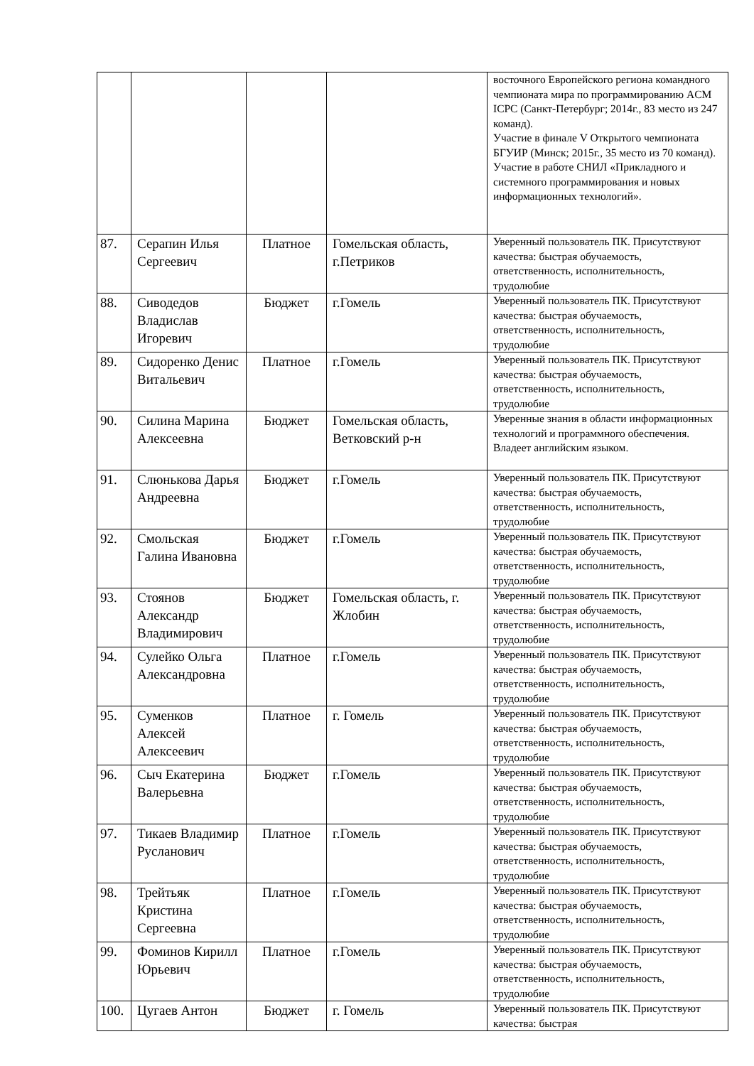| | | | | восточного Европейского региона командного чемпионата мира по программированию ACM ICPC (Санкт-Петербург; 2014г., 83 место из 247 команд). Участие в финале V Открытого чемпионата БГУИР (Минск; 2015г., 35 место из 70 команд). Участие в работе СНИЛ «Прикладного и системного программирования и новых информационных технологий». |
| 87. | Серапин Илья Сергеевич | Платное | Гомельская область, г.Петриков | Уверенный пользователь ПК. Присутствуют качества: быстрая обучаемость, ответственность, исполнительность, трудолюбие |
| 88. | Сиводедов Владислав Игоревич | Бюджет | г.Гомель | Уверенный пользователь ПК. Присутствуют качества: быстрая обучаемость, ответственность, исполнительность, трудолюбие |
| 89. | Сидоренко Денис Витальевич | Платное | г.Гомель | Уверенный пользователь ПК. Присутствуют качества: быстрая обучаемость, ответственность, исполнительность, трудолюбие |
| 90. | Силина Марина Алексеевна | Бюджет | Гомельская область, Ветковский р-н | Уверенные знания в области информационных технологий и программного обеспечения. Владеет английским языком. |
| 91. | Слюнькова Дарья Андреевна | Бюджет | г.Гомель | Уверенный пользователь ПК. Присутствуют качества: быстрая обучаемость, ответственность, исполнительность, трудолюбие |
| 92. | Смольская Галина Ивановна | Бюджет | г.Гомель | Уверенный пользователь ПК. Присутствуют качества: быстрая обучаемость, ответственность, исполнительность, трудолюбие |
| 93. | Стоянов Александр Владимирович | Бюджет | Гомельская область, г. Жлобин | Уверенный пользователь ПК. Присутствуют качества: быстрая обучаемость, ответственность, исполнительность, трудолюбие |
| 94. | Сулейко Ольга Александровна | Платное | г.Гомель | Уверенный пользователь ПК. Присутствуют качества: быстрая обучаемость, ответственность, исполнительность, трудолюбие |
| 95. | Суменков Алексей Алексеевич | Платное | г. Гомель | Уверенный пользователь ПК. Присутствуют качества: быстрая обучаемость, ответственность, исполнительность, трудолюбие |
| 96. | Сыч Екатерина Валерьевна | Бюджет | г.Гомель | Уверенный пользователь ПК. Присутствуют качества: быстрая обучаемость, ответственность, исполнительность, трудолюбие |
| 97. | Тикаев Владимир Русланович | Платное | г.Гомель | Уверенный пользователь ПК. Присутствуют качества: быстрая обучаемость, ответственность, исполнительность, трудолюбие |
| 98. | Трейтьяк Кристина Сергеевна | Платное | г.Гомель | Уверенный пользователь ПК. Присутствуют качества: быстрая обучаемость, ответственность, исполнительность, трудолюбие |
| 99. | Фоминов Кирилл Юрьевич | Платное | г.Гомель | Уверенный пользователь ПК. Присутствуют качества: быстрая обучаемость, ответственность, исполнительность, трудолюбие |
| 100. | Цугаев Антон | Бюджет | г. Гомель | Уверенный пользователь ПК. Присутствуют качества: быстрая |